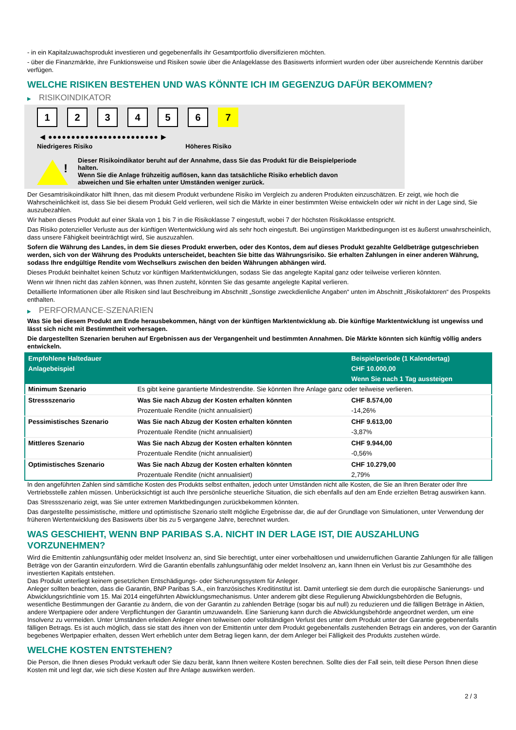- in ein Kapitalzuwachsprodukt investieren und gegebenenfalls ihr Gesamtportfolio diversifizieren möchten.
- über die Finanzmärkte, ihre Funktionsweise und Risiken sowie über die Anlageklasse des Basiswerts informiert wurden oder über ausreichende Kenntnis darüber verfügen.
WELCHE RISIKEN BESTEHEN UND WAS KÖNNTE ICH IM GEGENZUG DAFÜR BEKOMMEN?
▶ RISIKOINDIKATOR
1 2 3 4 5 6 7
◀ ●●●●●●●●●●●●●●●●●●●●●●●● ▶
Niedrigeres Risiko Höheres Risiko
!
Dieser Risikoindikator beruht auf der Annahme, dass Sie das Produkt für die Beispielperiode halten.
Wenn Sie die Anlage frühzeitig auflösen, kann das tatsächliche Risiko erheblich davon abweichen und Sie erhalten unter Umständen weniger zurück.
Der Gesamtrisikoindikator hilft Ihnen, das mit diesem Produkt verbundene Risiko im Vergleich zu anderen Produkten einzuschätzen. Er zeigt, wie hoch die Wahrscheinlichkeit ist, dass Sie bei diesem Produkt Geld verlieren, weil sich die Märkte in einer bestimmten Weise entwickeln oder wir nicht in der Lage sind, Sie auszubezahlen.
Wir haben dieses Produkt auf einer Skala von 1 bis 7 in die Risikoklasse 7 eingestuft, wobei 7 der höchsten Risikoklasse entspricht.
Das Risiko potenzieller Verluste aus der künftigen Wertentwicklung wird als sehr hoch eingestuft. Bei ungünstigen Marktbedingungen ist es äußerst unwahrscheinlich, dass unsere Fähigkeit beeinträchtigt wird, Sie auszuzahlen.
Sofern die Währung des Landes, in dem Sie dieses Produkt erwerben, oder des Kontos, dem auf dieses Produkt gezahlte Geldbeträge gutgeschrieben werden, sich von der Währung des Produkts unterscheidet, beachten Sie bitte das Währungsrisiko. Sie erhalten Zahlungen in einer anderen Währung, sodass Ihre endgültige Rendite vom Wechselkurs zwischen den beiden Währungen abhängen wird.
Dieses Produkt beinhaltet keinen Schutz vor künftigen Marktentwicklungen, sodass Sie das angelegte Kapital ganz oder teilweise verlieren könnten.
Wenn wir Ihnen nicht das zahlen können, was Ihnen zusteht, könnten Sie das gesamte angelegte Kapital verlieren.
Detaillierte Informationen über alle Risiken sind laut Beschreibung im Abschnitt „Sonstige zweckdienliche Angaben“ unten im Abschnitt „Risikofaktoren“ des Prospekts enthalten.
▶ PERFORMANCE-SZENARIEN
Was Sie bei diesem Produkt am Ende herausbekommen, hängt von der künftigen Marktentwicklung ab. Die künftige Marktentwicklung ist ungewiss und lässt sich nicht mit Bestimmtheit vorhersagen.
Die dargestellten Szenarien beruhen auf Ergebnissen aus der Vergangenheit und bestimmten Annahmen. Die Märkte könnten sich künftig völlig anders entwickeln.
| Empfohlene Haltedauer | | Beispielperiode (1 Kalendertag) |
| --- | --- | --- |
| Anlagebeispiel | | CHF 10.000,00 |
| | | Wenn Sie nach 1 Tag aussteigen |
| Minimum Szenario | Es gibt keine garantierte Mindestrendite. Sie könnten Ihre Anlage ganz oder teilweise verlieren. | |
| Stressszenario | Was Sie nach Abzug der Kosten erhalten könnten | CHF 8.574,00 |
| | Prozentuale Rendite (nicht annualisiert) | -14,26% |
| Pessimistisches Szenario | Was Sie nach Abzug der Kosten erhalten könnten | CHF 9.613,00 |
| | Prozentuale Rendite (nicht annualisiert) | -3,87% |
| Mittleres Szenario | Was Sie nach Abzug der Kosten erhalten könnten | CHF 9.944,00 |
| | Prozentuale Rendite (nicht annualisiert) | -0,56% |
| Optimistisches Szenario | Was Sie nach Abzug der Kosten erhalten könnten | CHF 10.279,00 |
| | Prozentuale Rendite (nicht annualisiert) | 2,79% |
In den angeführten Zahlen sind sämtliche Kosten des Produkts selbst enthalten, jedoch unter Umständen nicht alle Kosten, die Sie an Ihren Berater oder Ihre Vertriebsstelle zahlen müssen. Unberücksichtigt ist auch Ihre persönliche steuerliche Situation, die sich ebenfalls auf den am Ende erzielten Betrag auswirken kann.
Das Stressszenario zeigt, was Sie unter extremen Marktbedingungen zurückbekommen könnten.
Das dargestellte pessimistische, mittlere und optimistische Szenario stellt mögliche Ergebnisse dar, die auf der Grundlage von Simulationen, unter Verwendung der früheren Wertentwicklung des Basiswerts über bis zu 5 vergangene Jahre, berechnet wurden.
WAS GESCHIEHT, WENN BNP PARIBAS S.A. NICHT IN DER LAGE IST, DIE AUSZAHLUNG VORZUNEHMEN?
Wird die Emittentin zahlungsunfähig oder meldet Insolvenz an, sind Sie berechtigt, unter einer vorbehaltlosen und unwiderruflichen Garantie Zahlungen für alle fälligen Beträge von der Garantin einzufordern. Wird die Garantin ebenfalls zahlungsunfähig oder meldet Insolvenz an, kann Ihnen ein Verlust bis zur Gesamthöhe des investierten Kapitals entstehen.
Das Produkt unterliegt keinem gesetzlichen Entschädigungs- oder Sicherungssystem für Anleger.
Anleger sollten beachten, dass die Garantin, BNP Paribas S.A., ein französisches Kreditinstitut ist. Damit unterliegt sie dem durch die europäische Sanierungs- und Abwicklungsrichtlinie vom 15. Mai 2014 eingeführten Abwicklungsmechanismus. Unter anderem gibt diese Regulierung Abwicklungsbehörden die Befugnis, wesentliche Bestimmungen der Garantie zu ändern, die von der Garantin zu zahlenden Beträge (sogar bis auf null) zu reduzieren und die fälligen Beträge in Aktien, andere Wertpapiere oder andere Verpflichtungen der Garantin umzuwandeln. Eine Sanierung kann durch die Abwicklungsbehörde angeordnet werden, um eine Insolvenz zu vermeiden. Unter Umständen erleiden Anleger einen teilweisen oder vollständigen Verlust des unter dem Produkt unter der Garantie gegebenenfalls fälligen Betrags. Es ist auch möglich, dass sie statt des ihnen von der Emittentin unter dem Produkt gegebenenfalls zustehenden Betrags ein anderes, von der Garantin begebenes Wertpapier erhalten, dessen Wert erheblich unter dem Betrag liegen kann, der dem Anleger bei Fälligkeit des Produkts zustehen würde.
WELCHE KOSTEN ENTSTEHEN?
Die Person, die Ihnen dieses Produkt verkauft oder Sie dazu berät, kann Ihnen weitere Kosten berechnen. Sollte dies der Fall sein, teilt diese Person Ihnen diese Kosten mit und legt dar, wie sich diese Kosten auf Ihre Anlage auswirken werden.
2 / 3